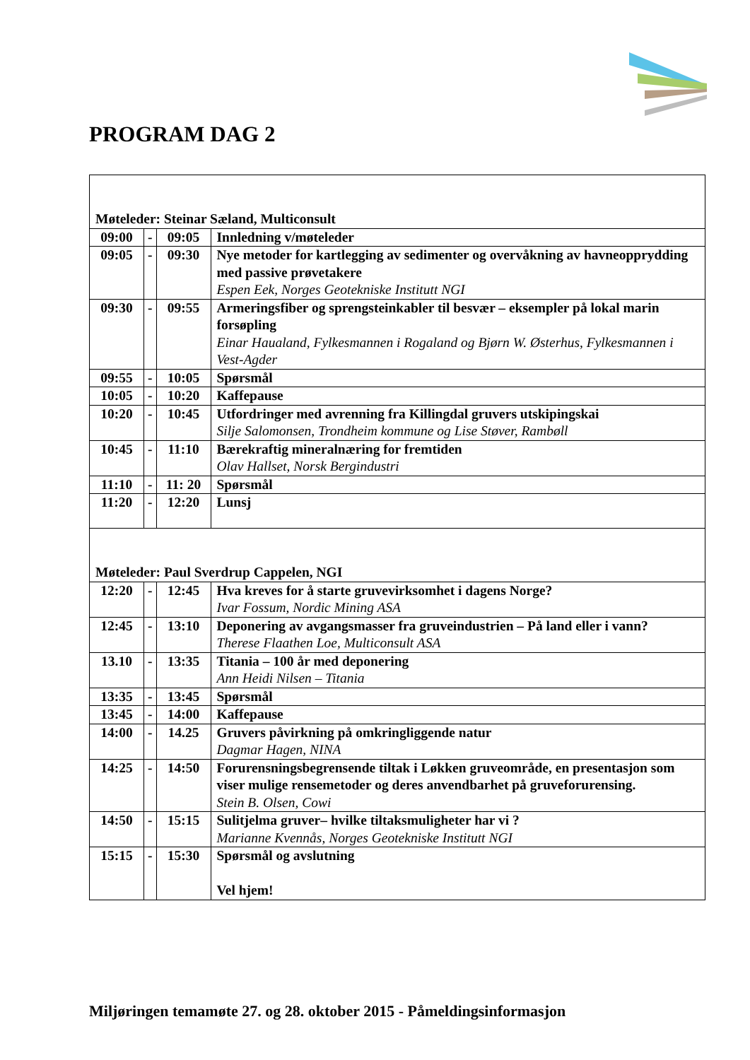PROGRAM DAG 2
| Møteleder: Steinar Sæland, Multiconsult | | | |
| 09:00 | - | 09:05 | Innledning v/møteleder |
| 09:05 | - | 09:30 | Nye metoder for kartlegging av sedimenter og overvåkning av havneopprydding med passive prøvetakere Espen Eek, Norges Geotekniske Institutt NGI |
| 09:30 | - | 09:55 | Armeringsfiber og sprengsteinkabler til besvær – eksempler på lokal marin forsøpling Einar Haualand, Fylkesmannen i Rogaland og Bjørn W. Østerhus, Fylkesmannen i Vest-Agder |
| 09:55 | - | 10:05 | Spørsmål |
| 10:05 | - | 10:20 | Kaffepause |
| 10:20 | - | 10:45 | Utfordringer med avrenning fra Killingdal gruvers utskipingskai Silje Salomonsen, Trondheim kommune og Lise Støver, Rambøll |
| 10:45 | - | 11:10 | Bærekraftig mineralnæring for fremtiden Olav Hallset, Norsk Bergindustri |
| 11:10 | - | 11: 20 | Spørsmål |
| 11:20 | - | 12:20 | Lunsj |
| Møteleder: Paul Sverdrup Cappelen, NGI | | | |
| 12:20 | - | 12:45 | Hva kreves for å starte gruvevirksomhet i dagens Norge? Ivar Fossum, Nordic Mining ASA |
| 12:45 | - | 13:10 | Deponering av avgangsmasser fra gruveindustrien – På land eller i vann? Therese Flaathen Loe, Multiconsult ASA |
| 13.10 | - | 13:35 | Titania – 100 år med deponering Ann Heidi Nilsen – Titania |
| 13:35 | - | 13:45 | Spørsmål |
| 13:45 | - | 14:00 | Kaffepause |
| 14:00 | - | 14.25 | Gruvers påvirkning på omkringliggende natur Dagmar Hagen, NINA |
| 14:25 | - | 14:50 | Forurensningsbegrensende tiltak i Løkken gruveområde, en presentasjon som viser mulige rensemetoder og deres anvendbarhet på gruveforurensing. Stein B. Olsen, Cowi |
| 14:50 | - | 15:15 | Sulitjelma gruver– hvilke tiltaksmuligheter har vi ? Marianne Kvennås, Norges Geotekniske Institutt NGI |
| 15:15 | - | 15:30 | Spørsmål og avslutning Vel hjem! |
Miljøringen temamøte 27. og 28. oktober 2015 - Påmeldingsinformasjon